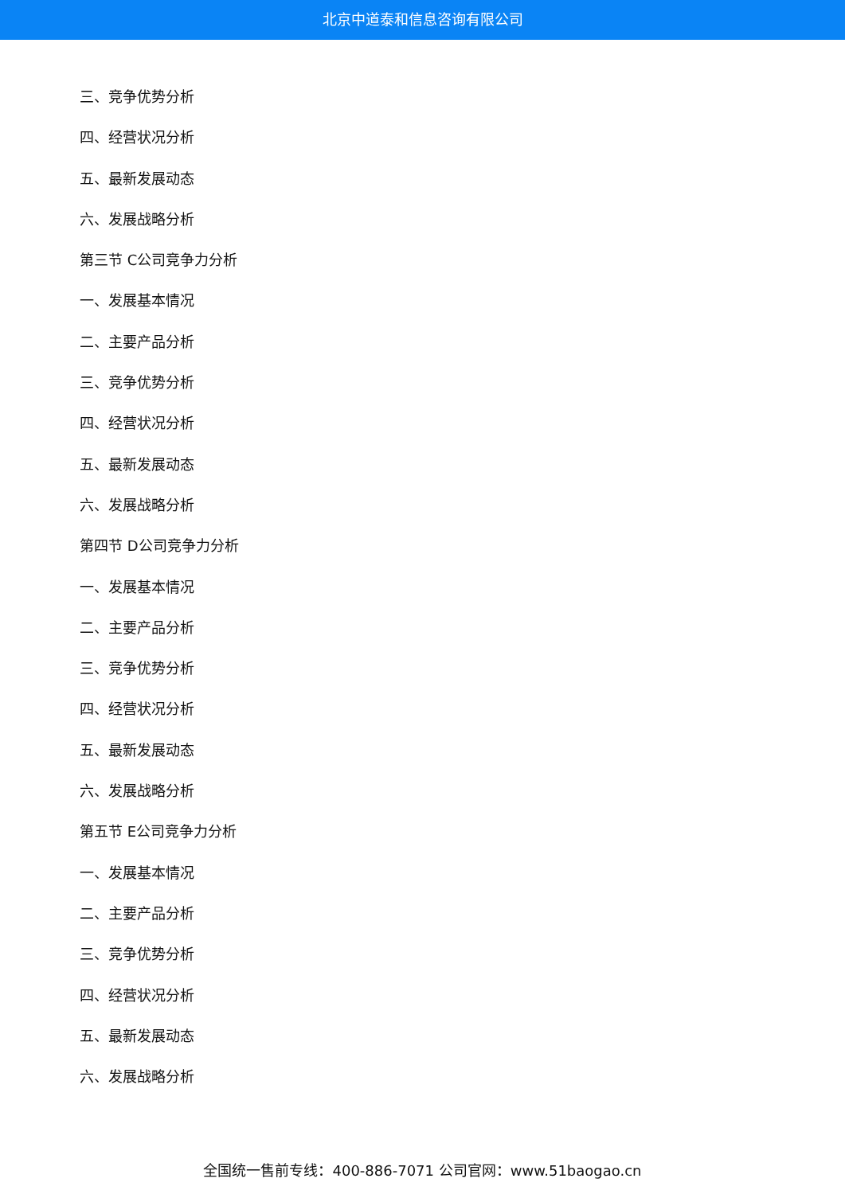北京中道泰和信息咨询有限公司
三、竞争优势分析
四、经营状况分析
五、最新发展动态
六、发展战略分析
第三节 C公司竞争力分析
一、发展基本情况
二、主要产品分析
三、竞争优势分析
四、经营状况分析
五、最新发展动态
六、发展战略分析
第四节 D公司竞争力分析
一、发展基本情况
二、主要产品分析
三、竞争优势分析
四、经营状况分析
五、最新发展动态
六、发展战略分析
第五节 E公司竞争力分析
一、发展基本情况
二、主要产品分析
三、竞争优势分析
四、经营状况分析
五、最新发展动态
六、发展战略分析
全国统一售前专线：400-886-7071 公司官网：www.51baogao.cn